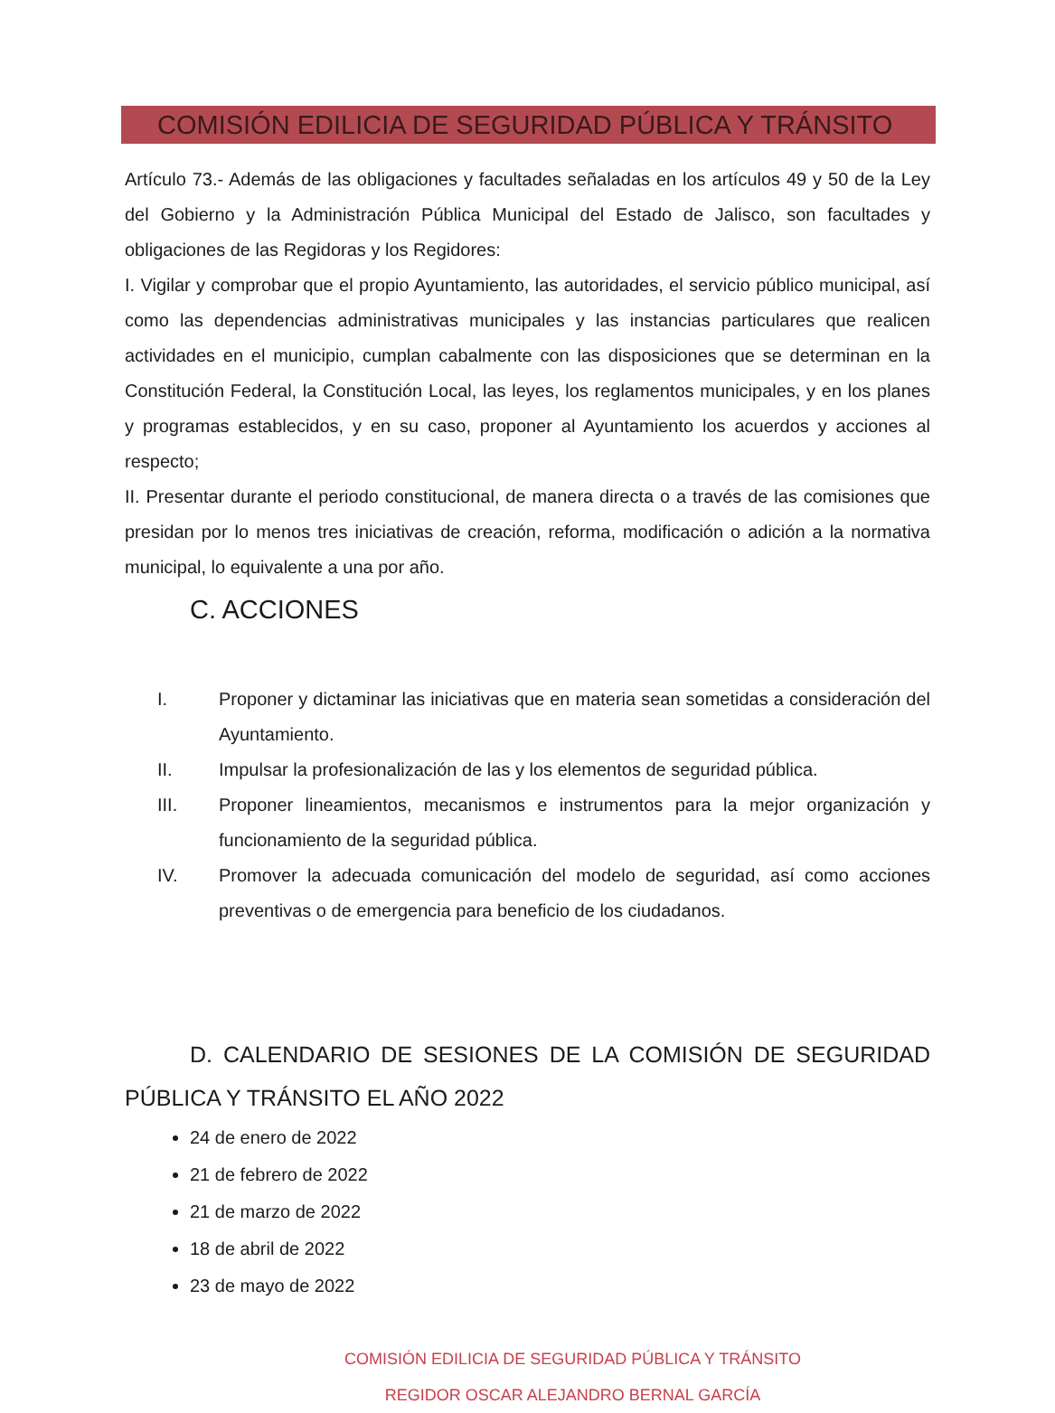COMISIÓN EDILICIA DE SEGURIDAD PÚBLICA Y TRÁNSITO
Artículo 73.- Además de las obligaciones y facultades señaladas en los artículos 49 y 50 de la Ley del Gobierno y la Administración Pública Municipal del Estado de Jalisco, son facultades y obligaciones de las Regidoras y los Regidores:
I. Vigilar y comprobar que el propio Ayuntamiento, las autoridades, el servicio público municipal, así como las dependencias administrativas municipales y las instancias particulares que realicen actividades en el municipio, cumplan cabalmente con las disposiciones que se determinan en la Constitución Federal, la Constitución Local, las leyes, los reglamentos municipales, y en los planes y programas establecidos, y en su caso, proponer al Ayuntamiento los acuerdos y acciones al respecto;
II. Presentar durante el periodo constitucional, de manera directa o a través de las comisiones que presidan por lo menos tres iniciativas de creación, reforma, modificación o adición a la normativa municipal, lo equivalente a una por año.
C. ACCIONES
I. Proponer y dictaminar las iniciativas que en materia sean sometidas a consideración del Ayuntamiento.
II. Impulsar la profesionalización de las y los elementos de seguridad pública.
III. Proponer lineamientos, mecanismos e instrumentos para la mejor organización y funcionamiento de la seguridad pública.
IV. Promover la adecuada comunicación del modelo de seguridad, así como acciones preventivas o de emergencia para beneficio de los ciudadanos.
D. CALENDARIO DE SESIONES DE LA COMISIÓN DE SEGURIDAD PÚBLICA Y TRÁNSITO EL AÑO 2022
24 de enero de 2022
21 de febrero de 2022
21 de marzo de 2022
18 de abril de 2022
23 de mayo de 2022
COMISIÓN EDILICIA DE SEGURIDAD PÚBLICA Y TRÁNSITO
REGIDOR OSCAR ALEJANDRO BERNAL GARCÍA